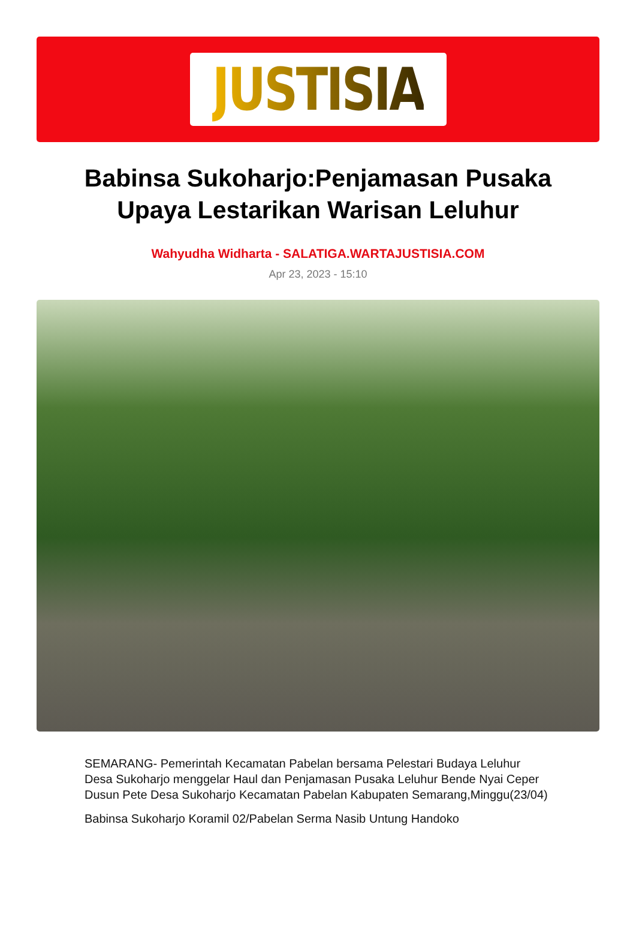JUSTISIA
Babinsa Sukoharjo:Penjamasan Pusaka Upaya Lestarikan Warisan Leluhur
Wahyudha Widharta - SALATIGA.WARTAJUSTISIA.COM
Apr 23, 2023 - 15:10
SEMARANG- Pemerintah Kecamatan Pabelan bersama Pelestari Budaya Leluhur Desa Sukoharjo menggelar Haul dan Penjamasan Pusaka Leluhur Bende Nyai Ceper Dusun Pete Desa Sukoharjo Kecamatan Pabelan Kabupaten Semarang,Minggu(23/04)
Babinsa Sukoharjo Koramil 02/Pabelan Serma Nasib Untung Handoko